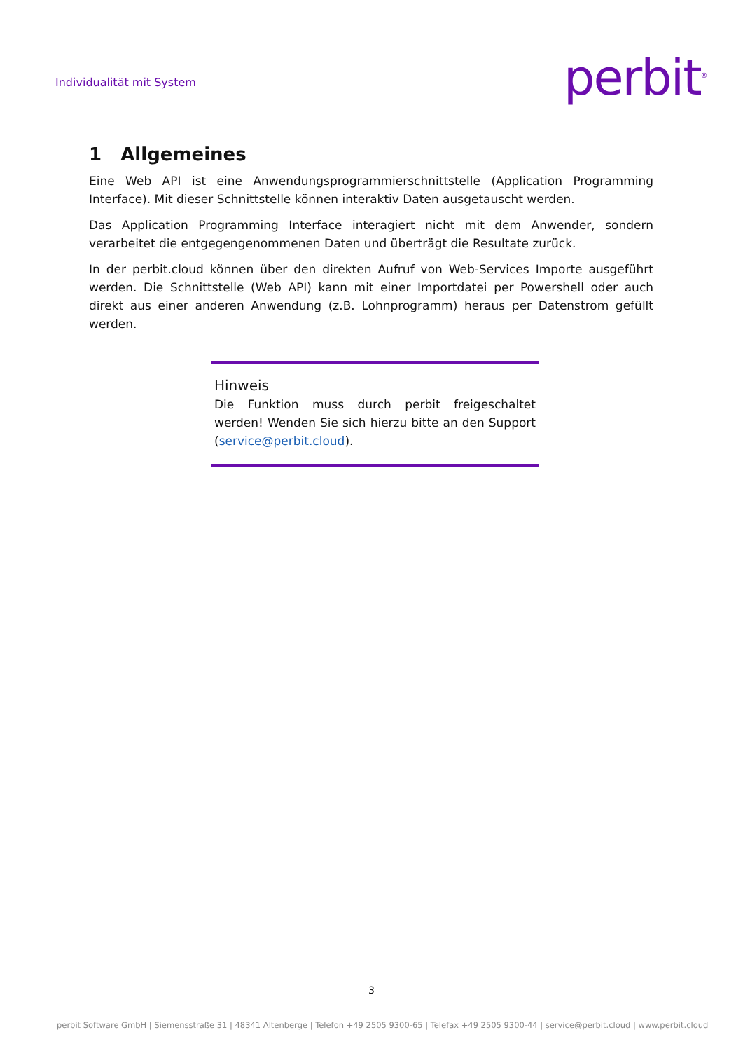Individualität mit System perbit<sup>®</sup>
1 Allgemeines
Eine Web API ist eine Anwendungsprogrammierschnittstelle (Application Programming Interface). Mit dieser Schnittstelle können interaktiv Daten ausgetauscht werden.
Das Application Programming Interface interagiert nicht mit dem Anwender, sondern verarbeitet die entgegengenommenen Daten und überträgt die Resultate zurück.
In der perbit.cloud können über den direkten Aufruf von Web-Services Importe ausgeführt werden. Die Schnittstelle (Web API) kann mit einer Importdatei per Powershell oder auch direkt aus einer anderen Anwendung (z.B. Lohnprogramm) heraus per Datenstrom gefüllt werden.
Hinweis
Die Funktion muss durch perbit freigeschaltet werden! Wenden Sie sich hierzu bitte an den Support (service@perbit.cloud).
3
perbit Software GmbH | Siemensstraße 31 | 48341 Altenberge | Telefon +49 2505 9300-65 | Telefax +49 2505 9300-44 | service@perbit.cloud | www.perbit.cloud